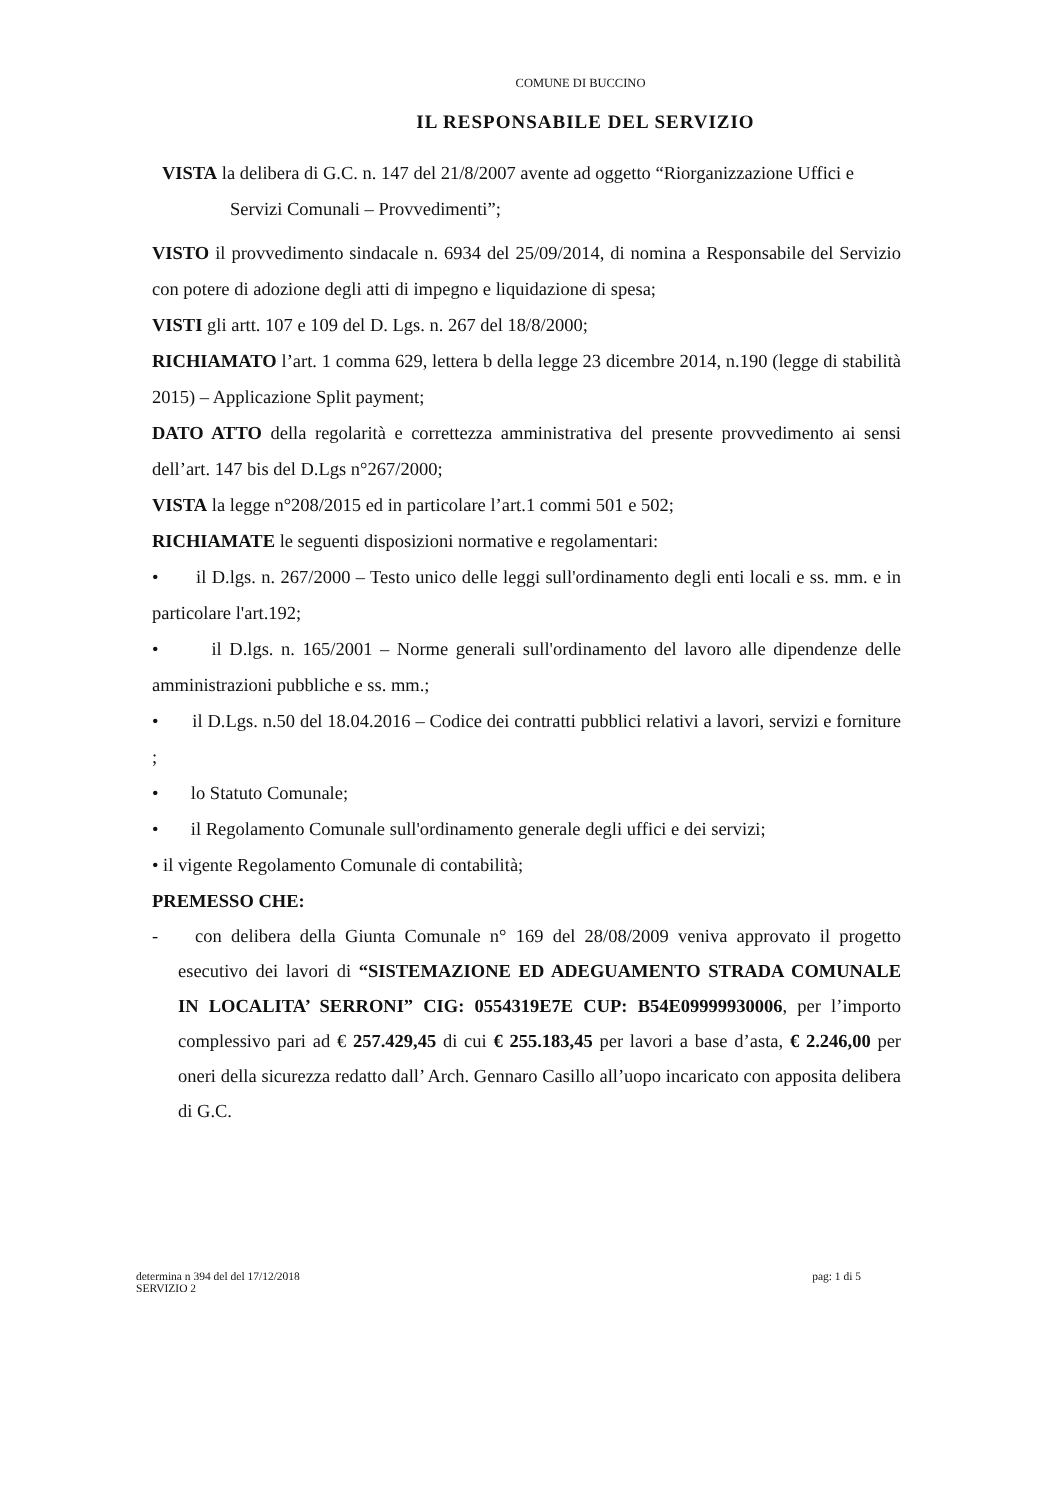COMUNE DI BUCCINO
IL RESPONSABILE DEL SERVIZIO
VISTA la delibera di G.C. n. 147 del 21/8/2007 avente ad oggetto “Riorganizzazione Uffici e
Servizi Comunali – Provvedimenti”;
VISTO il provvedimento sindacale n. 6934 del 25/09/2014, di nomina a Responsabile del Servizio con potere di adozione degli atti di impegno e liquidazione di spesa;
VISTI gli artt. 107 e 109 del D. Lgs. n. 267 del 18/8/2000;
RICHIAMATO l’art. 1 comma 629, lettera b della legge 23 dicembre 2014, n.190 (legge di stabilità 2015) – Applicazione Split payment;
DATO ATTO della regolarità e correttezza amministrativa del presente provvedimento ai sensi dell’art. 147 bis del D.Lgs n°267/2000;
VISTA la legge n°208/2015 ed in particolare l’art.1 commi 501 e 502;
RICHIAMATE le seguenti disposizioni normative e regolamentari:
• il D.lgs. n. 267/2000 – Testo unico delle leggi sull'ordinamento degli enti locali e ss. mm. e in particolare l'art.192;
• il D.lgs. n. 165/2001 – Norme generali sull'ordinamento del lavoro alle dipendenze delle amministrazioni pubbliche e ss. mm.;
• il D.Lgs. n.50 del 18.04.2016 – Codice dei contratti pubblici relativi a lavori, servizi e forniture ;
• lo Statuto Comunale;
• il Regolamento Comunale sull'ordinamento generale degli uffici e dei servizi;
• il vigente Regolamento Comunale di contabilità;
PREMESSO CHE:
- con delibera della Giunta Comunale n° 169 del 28/08/2009 veniva approvato il progetto esecutivo dei lavori di “SISTEMAZIONE ED ADEGUAMENTO STRADA COMUNALE IN LOCALITA’ SERRONI” CIG: 0554319E7E CUP: B54E09999930006, per l’importo complessivo pari ad € 257.429,45 di cui € 255.183,45 per lavori a base d’asta, € 2.246,00 per oneri della sicurezza redatto dall’ Arch. Gennaro Casillo all’uopo incaricato con apposita delibera di G.C.
determina n 394 del del 17/12/2018
SERVIZIO 2
pag: 1 di 5